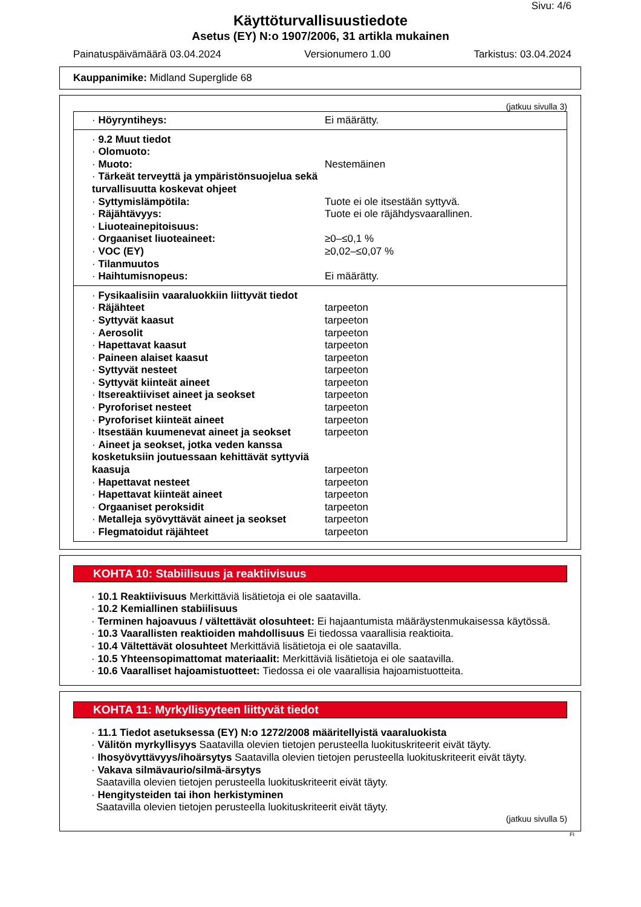Sivu: 4/6
Käyttöturvallisuustiedote
Asetus (EY) N:o 1907/2006, 31 artikla mukainen
Painatuspäivämäärä 03.04.2024 Versionumero 1.00 Tarkistus: 03.04.2024
Kauppanimike: Midland Superglide 68
(jatkuu sivulla 3)
| · Höyryntiheys: | Ei määrätty. |
| · 9.2 Muut tiedot | |
| · Olomuoto: | |
| · Muoto: | Nestemäinen |
| · Tärkeät terveyttä ja ympäristönsuojelua sekä turvallisuutta koskevat ohjeet | |
| · Syttymislämpötila: | Tuote ei ole itsestään syttyvä. |
| · Räjähtävyys: | Tuote ei ole räjähdysvaarallinen. |
| · Liuoteainepitoisuus: | |
| · Orgaaniset liuoteaineet: | ≥0–≤0,1 % |
| · VOC (EY) | ≥0,02–≤0,07 % |
| · Tilanmuutos | |
| · Haihtumisnopeus: | Ei määrätty. |
| · Fysikaalisiin vaaraluokkiin liittyvät tiedot | |
| · Räjähteet | tarpeeton |
| · Syttyvät kaasut | tarpeeton |
| · Aerosolit | tarpeeton |
| · Hapettavat kaasut | tarpeeton |
| · Paineen alaiset kaasut | tarpeeton |
| · Syttyvät nesteet | tarpeeton |
| · Syttyvät kiinteät aineet | tarpeeton |
| · Itsereaktiiviset aineet ja seokset | tarpeeton |
| · Pyroforiset nesteet | tarpeeton |
| · Pyroforiset kiinteät aineet | tarpeeton |
| · Itsestään kuumenevat aineet ja seokset | tarpeeton |
| · Aineet ja seokset, jotka veden kanssa kosketuksiin joutuessaan kehittävät syttyviä kaasuja | tarpeeton |
| · Hapettavat nesteet | tarpeeton |
| · Hapettavat kiinteät aineet | tarpeeton |
| · Orgaaniset peroksidit | tarpeeton |
| · Metalleja syövyttävät aineet ja seokset | tarpeeton |
| · Flegmatoidut räjähteet | tarpeeton |
KOHTA 10: Stabiilisuus ja reaktiivisuus
· 10.1 Reaktiivisuus Merkittäviä lisätietoja ei ole saatavilla.
· 10.2 Kemiallinen stabiilisuus
· Terminen hajoavuus / vältettävät olosuhteet: Ei hajaantumista määräystenmukaisessa käytössä.
· 10.3 Vaarallisten reaktioiden mahdollisuus Ei tiedossa vaarallisia reaktioita.
· 10.4 Vältettävät olosuhteet Merkittäviä lisätietoja ei ole saatavilla.
· 10.5 Yhteensopimattomat materiaalit: Merkittäviä lisätietoja ei ole saatavilla.
· 10.6 Vaaralliset hajoamistuotteet: Tiedossa ei ole vaarallisia hajoamistuotteita.
KOHTA 11: Myrkyllisyyteen liittyvät tiedot
· 11.1 Tiedot asetuksessa (EY) N:o 1272/2008 määritellyistä vaaraluokista
· Välitön myrkyllisyys Saatavilla olevien tietojen perusteella luokituskriteerit eivät täyty.
· Ihosyövyttävyys/ihoärsytys Saatavilla olevien tietojen perusteella luokituskriteerit eivät täyty.
· Vakava silmävaurio/silmä-ärsytys
Saatavilla olevien tietojen perusteella luokituskriteerit eivät täyty.
· Hengitysteiden tai ihon herkistyminen
Saatavilla olevien tietojen perusteella luokituskriteerit eivät täyty.
(jatkuu sivulla 5)
FI